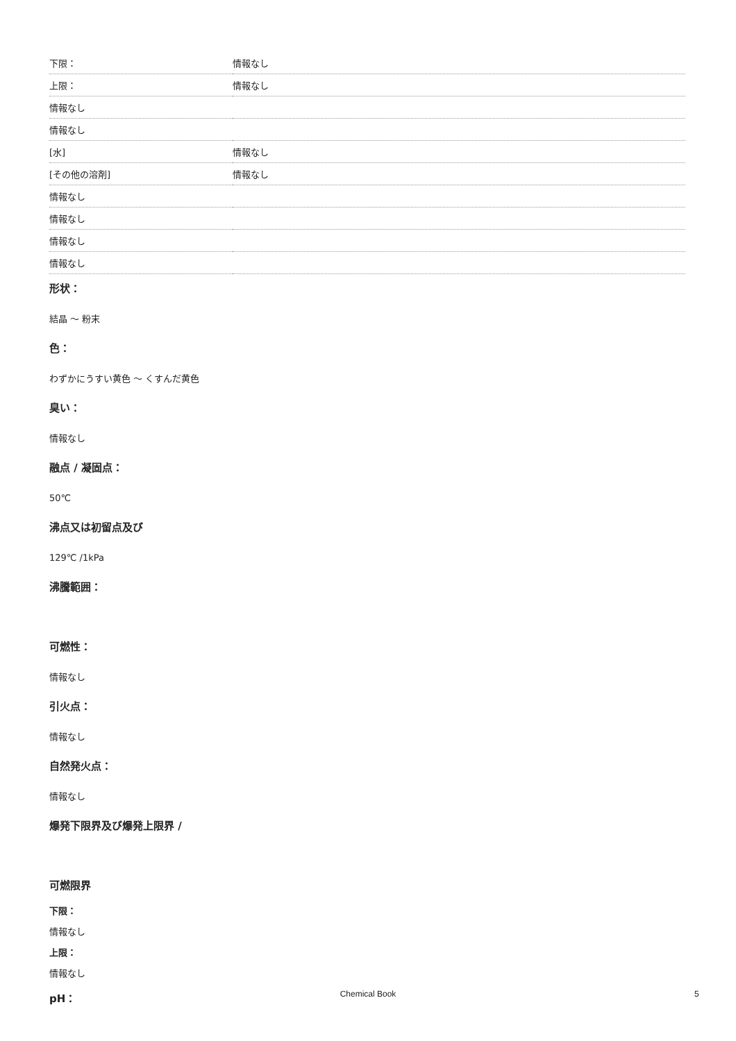| 下限： | 情報なし |
| 上限： | 情報なし |
| 情報なし | |
| 情報なし | |
| [水] | 情報なし |
| [その他の溶剤] | 情報なし |
| 情報なし | |
| 情報なし | |
| 情報なし | |
| 情報なし | |
形状：
結晶 ～ 粉末
色：
わずかにうすい黄色 ～ くすんだ黄色
臭い：
情報なし
融点 / 凝固点：
50℃
沸点又は初留点及び
129℃ /1kPa
沸騰範囲：
可燃性：
情報なし
引火点：
情報なし
自然発火点：
情報なし
爆発下限界及び爆発上限界 /
可燃限界
下限：
情報なし
上限：
情報なし
pH：
Chemical Book 5